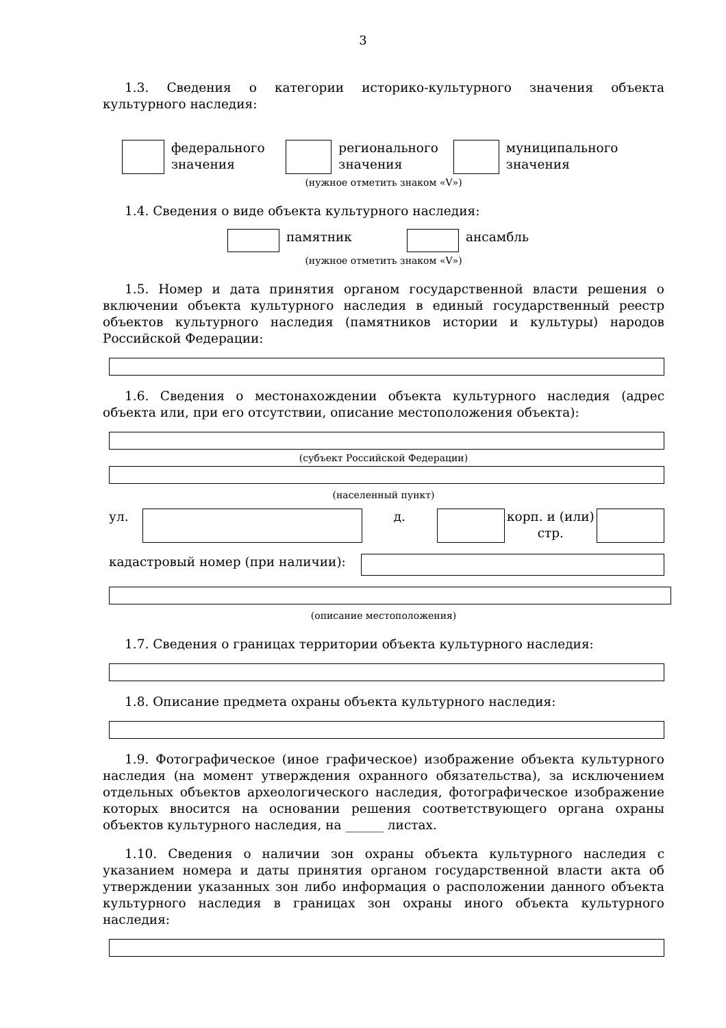3
1.3. Сведения о категории историко-культурного значения объекта культурного наследия:
федерального значения регионального значения муниципального значения
(нужное отметить знаком «V»)
1.4. Сведения о виде объекта культурного наследия:
памятник ансамбль
(нужное отметить знаком «V»)
1.5. Номер и дата принятия органом государственной власти решения о включении объекта культурного наследия в единый государственный реестр объектов культурного наследия (памятников истории и культуры) народов Российской Федерации:
1.6. Сведения о местонахождении объекта культурного наследия (адрес объекта или, при его отсутствии, описание местоположения объекта):
(субъект Российской Федерации)
(населенный пункт)
ул. д. корп. и (или) стр.
кадастровый номер (при наличии):
(описание местоположения)
1.7. Сведения о границах территории объекта культурного наследия:
1.8. Описание предмета охраны объекта культурного наследия:
1.9. Фотографическое (иное графическое) изображение объекта культурного наследия (на момент утверждения охранного обязательства), за исключением отдельных объектов археологического наследия, фотографическое изображение которых вносится на основании решения соответствующего органа охраны объектов культурного наследия, на ______ листах.
1.10. Сведения о наличии зон охраны объекта культурного наследия с указанием номера и даты принятия органом государственной власти акта об утверждении указанных зон либо информация о расположении данного объекта культурного наследия в границах зон охраны иного объекта культурного наследия: